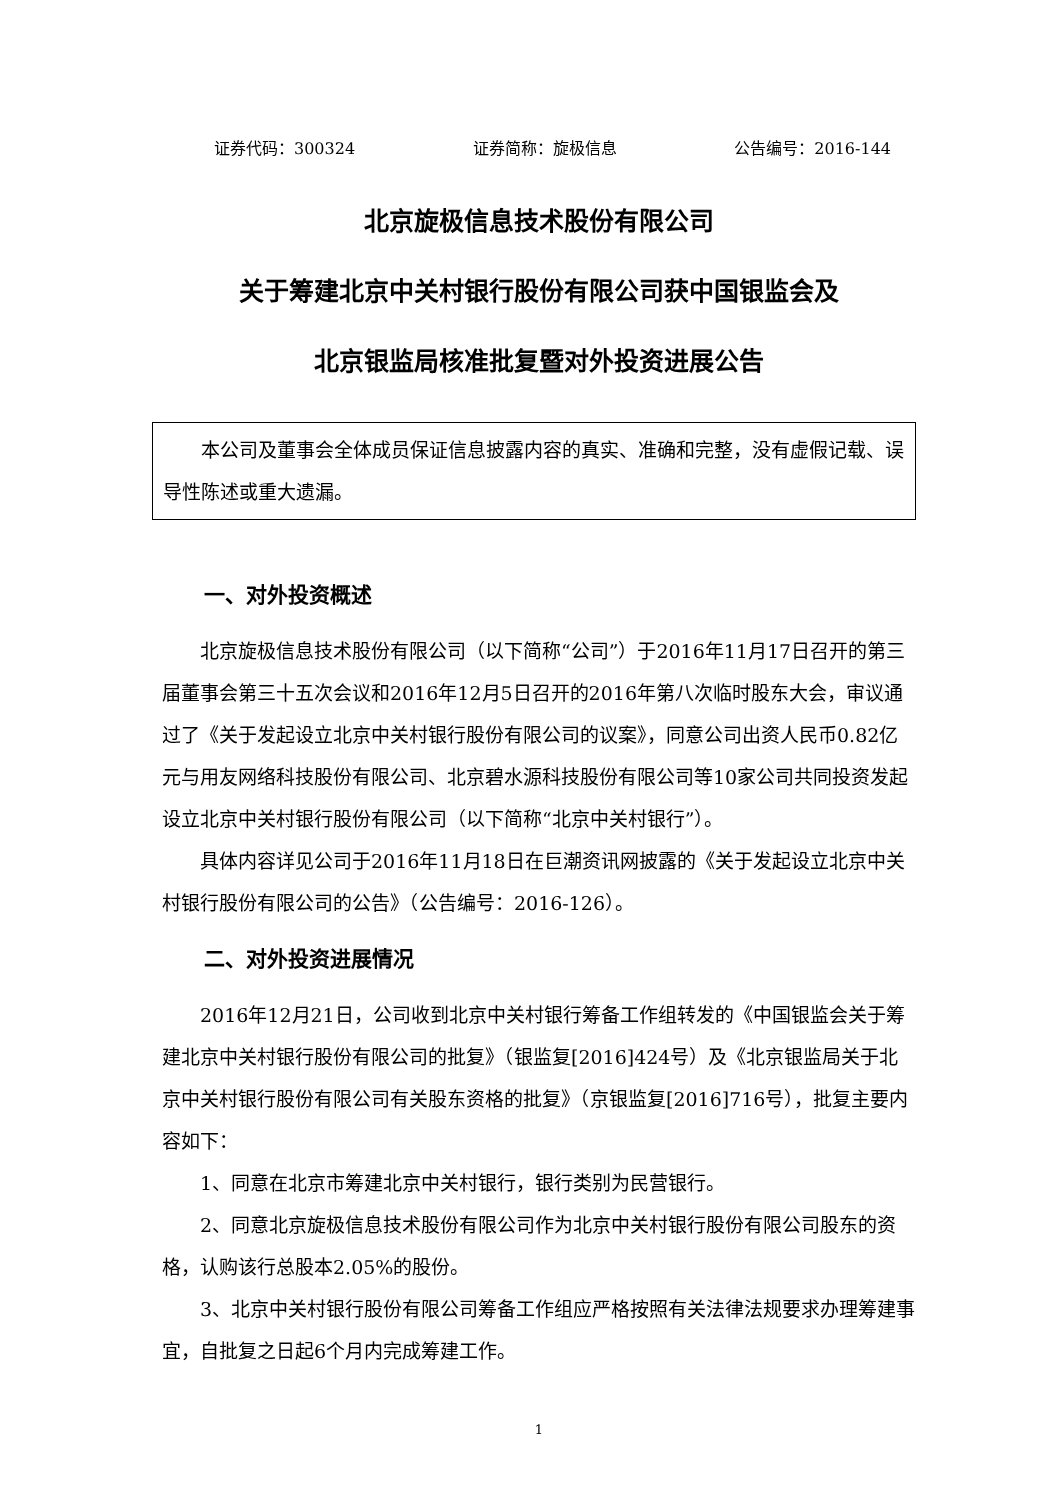证券代码：300324 证券简称：旋极信息 公告编号：2016-144
北京旋极信息技术股份有限公司
关于筹建北京中关村银行股份有限公司获中国银监会及
北京银监局核准批复暨对外投资进展公告
本公司及董事会全体成员保证信息披露内容的真实、准确和完整，没有虚假记载、误导性陈述或重大遗漏。
一、对外投资概述
北京旋极信息技术股份有限公司（以下简称“公司”）于2016年11月17日召开的第三届董事会第三十五次会议和2016年12月5日召开的2016年第八次临时股东大会，审议通过了《关于发起设立北京中关村银行股份有限公司的议案》，同意公司出资人民币0.82亿元与用友网络科技股份有限公司、北京碧水源科技股份有限公司等10家公司共同投资发起设立北京中关村银行股份有限公司（以下简称“北京中关村银行”）。
具体内容详见公司于2016年11月18日在巨潮资讯网披露的《关于发起设立北京中关村银行股份有限公司的公告》（公告编号：2016-126）。
二、对外投资进展情况
2016年12月21日，公司收到北京中关村银行筹备工作组转发的《中国银监会关于筹建北京中关村银行股份有限公司的批复》（银监复[2016]424号）及《北京银监局关于北京中关村银行股份有限公司有关股东资格的批复》（京银监复[2016]716号），批复主要内容如下：
1、同意在北京市筹建北京中关村银行，银行类别为民营银行。
2、同意北京旋极信息技术股份有限公司作为北京中关村银行股份有限公司股东的资格，认购该行总股本2.05%的股份。
3、北京中关村银行股份有限公司筹备工作组应严格按照有关法律法规要求办理筹建事宜，自批复之日起6个月内完成筹建工作。
1